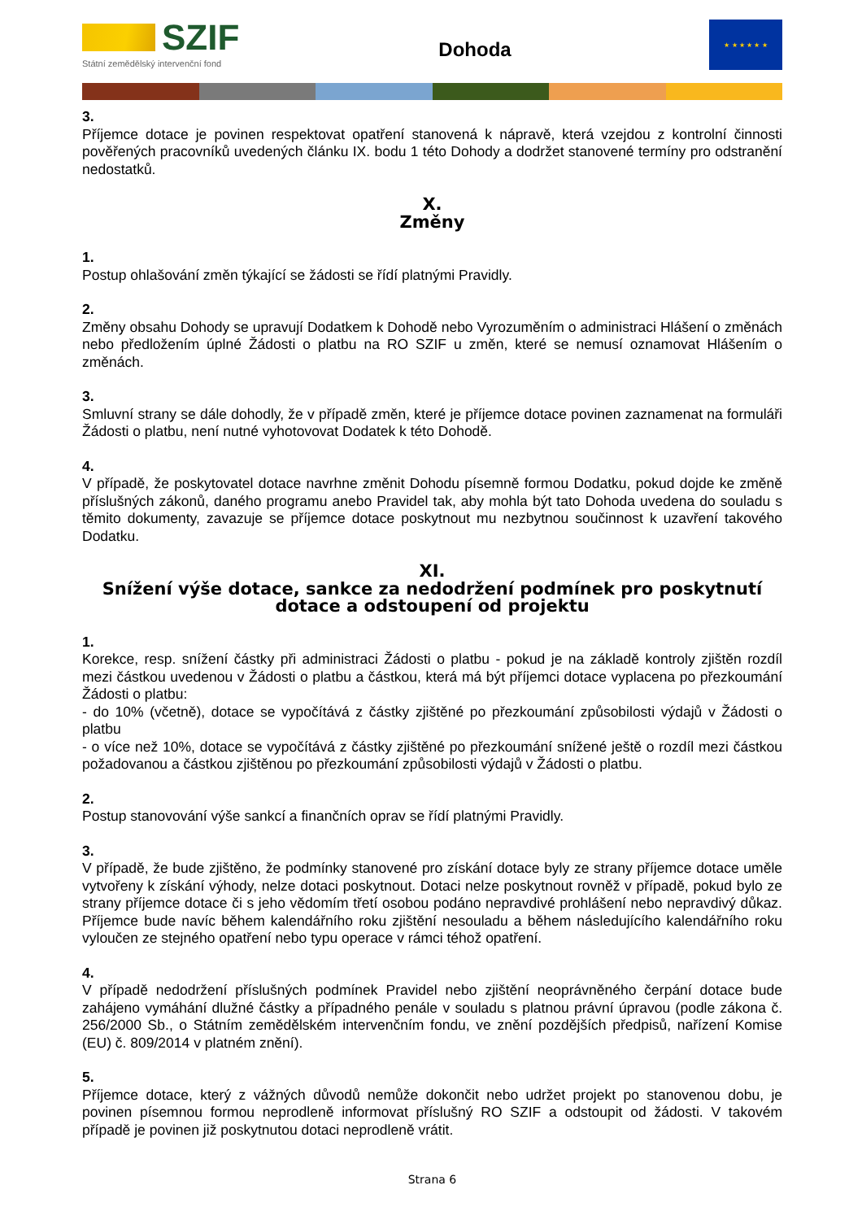SZIF
Státní zemědělský intervenční fond
Dohoda
★ ★ ★ ★ ★ ★
3.
Příjemce dotace je povinen respektovat opatření stanovená k nápravě, která vzejdou z kontrolní činnosti pověřených pracovníků uvedených článku IX. bodu 1 této Dohody a dodržet stanovené termíny pro odstranění nedostatků.
X.
Změny
1.
Postup ohlašování změn týkající se žádosti se řídí platnými Pravidly.
2.
Změny obsahu Dohody se upravují Dodatkem k Dohodě nebo Vyrozuměním o administraci Hlášení o změnách nebo předložením úplné Žádosti o platbu na RO SZIF u změn, které se nemusí oznamovat Hlášením o změnách.
3.
Smluvní strany se dále dohodly, že v případě změn, které je příjemce dotace povinen zaznamenat na formuláři Žádosti o platbu, není nutné vyhotovovat Dodatek k této Dohodě.
4.
V případě, že poskytovatel dotace navrhne změnit Dohodu písemně formou Dodatku, pokud dojde ke změně příslušných zákonů, daného programu anebo Pravidel tak, aby mohla být tato Dohoda uvedena do souladu s těmito dokumenty, zavazuje se příjemce dotace poskytnout mu nezbytnou součinnost k uzavření takového Dodatku.
XI.
Snížení výše dotace, sankce za nedodržení podmínek pro poskytnutí dotace a odstoupení od projektu
1.
Korekce, resp. snížení částky při administraci Žádosti o platbu - pokud je na základě kontroly zjištěn rozdíl mezi částkou uvedenou v Žádosti o platbu a částkou, která má být příjemci dotace vyplacena po přezkoumání Žádosti o platbu:
- do 10% (včetně), dotace se vypočítává z částky zjištěné po přezkoumání způsobilosti výdajů v Žádosti o platbu
- o více než 10%, dotace se vypočítává z částky zjištěné po přezkoumání snížené ještě o rozdíl mezi částkou požadovanou a částkou zjištěnou po přezkoumání způsobilosti výdajů v Žádosti o platbu.
2.
Postup stanovování výše sankcí a finančních oprav se řídí platnými Pravidly.
3.
V případě, že bude zjištěno, že podmínky stanovené pro získání dotace byly ze strany příjemce dotace uměle vytvořeny k získání výhody, nelze dotaci poskytnout. Dotaci nelze poskytnout rovněž v případě, pokud bylo ze strany příjemce dotace či s jeho vědomím třetí osobou podáno nepravdivé prohlášení nebo nepravdivý důkaz. Příjemce bude navíc během kalendářního roku zjištění nesouladu a během následujícího kalendářního roku vyloučen ze stejného opatření nebo typu operace v rámci téhož opatření.
4.
V případě nedodržení příslušných podmínek Pravidel nebo zjištění neoprávněného čerpání dotace bude zahájeno vymáhání dlužné částky a případného penále v souladu s platnou právní úpravou (podle zákona č. 256/2000 Sb., o Státním zemědělském intervenčním fondu, ve znění pozdějších předpisů, nařízení Komise (EU) č. 809/2014 v platném znění).
5.
Příjemce dotace, který z vážných důvodů nemůže dokončit nebo udržet projekt po stanovenou dobu, je povinen písemnou formou neprodleně informovat příslušný RO SZIF a odstoupit od žádosti. V takovém případě je povinen již poskytnutou dotaci neprodleně vrátit.
Strana 6